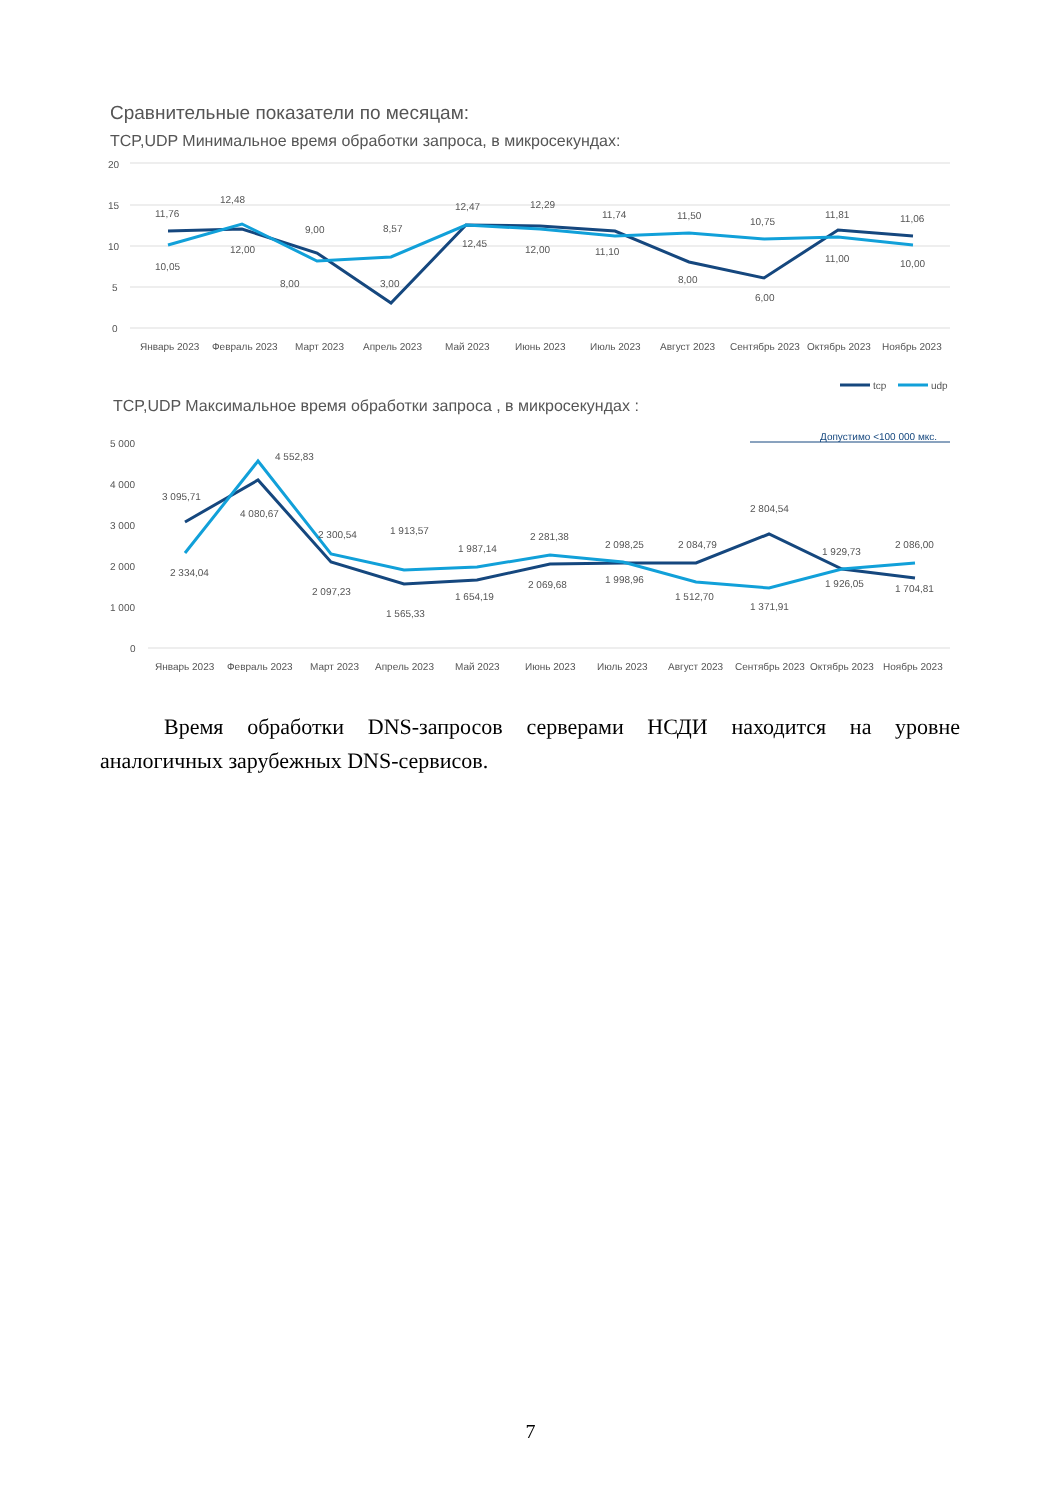Сравнительные показатели по месяцам:
TCP,UDP Минимальное время обработки запроса, в микросекундах:
20
15
10
5
0
11,76
10,05
12,48
12,00
9,00
8,00
8,57
3,00
12,47
12,45
12,29
12,00
11,74
11,10
11,50
8,00
10,75
6,00
11,81
11,00
11,06
10,00
Январь 2023
Февраль 2023
Март 2023
Апрель 2023
Май 2023
Июнь 2023
Июль 2023
Август 2023
Сентябрь 2023
Октябрь 2023
Ноябрь 2023
tcp
udp
TCP,UDP Максимальное время обработки запроса , в микросекундах :
Допустимо <100 000 мкс.
5 000
4 000
3 000
2 000
1 000
0
3 095,71
2 334,04
4 552,83
4 080,67
2 300,54
2 097,23
1 913,57
1 565,33
1 987,14
1 654,19
2 281,38
2 069,68
2 098,25
1 998,96
2 084,79
1 512,70
2 804,54
1 371,91
1 929,73
1 926,05
2 086,00
1 704,81
Январь 2023
Февраль 2023
Март 2023
Апрель 2023
Май 2023
Июнь 2023
Июль 2023
Август 2023
Сентябрь 2023
Октябрь 2023
Ноябрь 2023
Время обработки DNS-запросов серверами НСДИ находится на уровне аналогичных зарубежных DNS-сервисов.
7